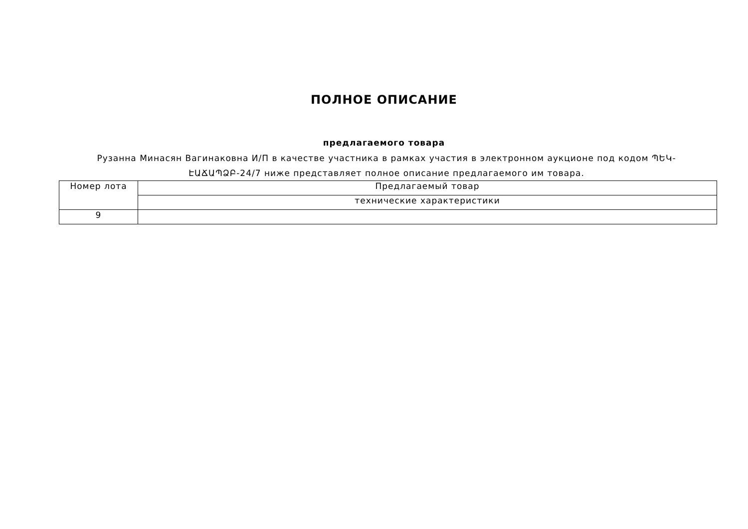ПОЛНОЕ ОПИСАНИЕ
предлагаемого товара
Рузанна Минасян Вагинаковна И/П в качестве участника в рамках участия в электронном аукционе под кодом ՊԵԿ-ԷԱՃԱՊՁԲ-24/7 ниже представляет полное описание предлагаемого им товара.
| Номер лота | Предлагаемый товар |
| | технические характеристики |
| 9 | |